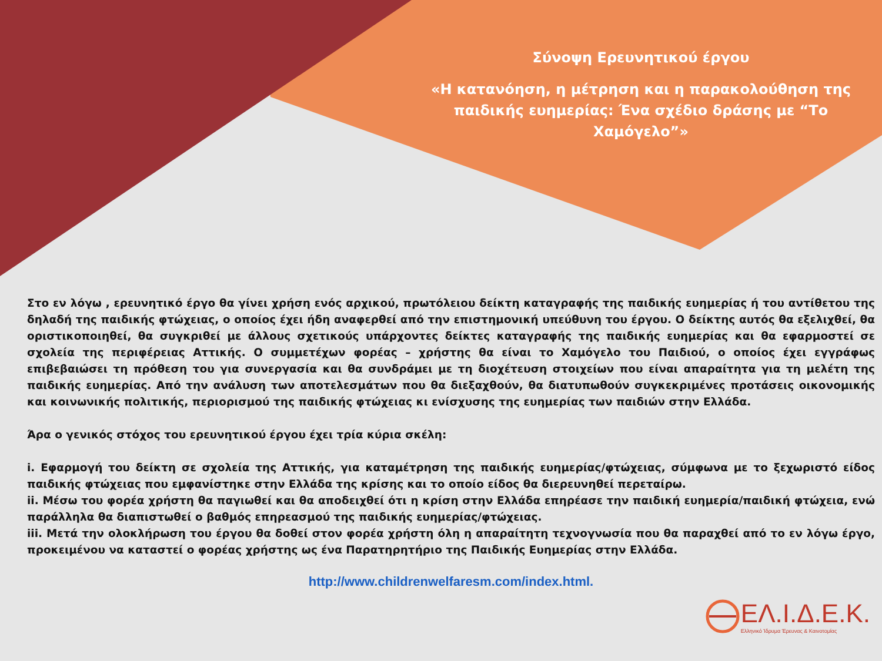Σύνοψη Ερευνητικού έργου
«Η κατανόηση, η μέτρηση και η παρακολούθηση της παιδικής ευημερίας: Ένα σχέδιο δράσης με “Το Χαμόγελο”»
Στο εν λόγω , ερευνητικό έργο θα γίνει χρήση ενός αρχικού, πρωτόλειου δείκτη καταγραφής της παιδικής ευημερίας ή του αντίθετου της δηλαδή της παιδικής φτώχειας, ο οποίος έχει ήδη αναφερθεί από την επιστημονική υπεύθυνη του έργου. Ο δείκτης αυτός θα εξελιχθεί, θα οριστικοποιηθεί, θα συγκριθεί με άλλους σχετικούς υπάρχοντες δείκτες καταγραφής της παιδικής ευημερίας και θα εφαρμοστεί σε σχολεία της περιφέρειας Αττικής. Ο συμμετέχων φορέας – χρήστης θα είναι το Χαμόγελο του Παιδιού, ο οποίος έχει εγγράφως επιβεβαιώσει τη πρόθεση του για συνεργασία και θα συνδράμει με τη διοχέτευση στοιχείων που είναι απαραίτητα για τη μελέτη της παιδικής ευημερίας. Από την ανάλυση των αποτελεσμάτων που θα διεξαχθούν, θα διατυπωθούν συγκεκριμένες προτάσεις οικονομικής και κοινωνικής πολιτικής, περιορισμού της παιδικής φτώχειας κι ενίσχυσης της ευημερίας των παιδιών στην Ελλάδα.
Άρα ο γενικός στόχος του ερευνητικού έργου έχει τρία κύρια σκέλη:
i. Εφαρμογή του δείκτη σε σχολεία της Αττικής, για καταμέτρηση της παιδικής ευημερίας/φτώχειας, σύμφωνα με το ξεχωριστό είδος παιδικής φτώχειας που εμφανίστηκε στην Ελλάδα της κρίσης και το οποίο είδος θα διερευνηθεί περεταίρω.
ii. Μέσω του φορέα χρήστη θα παγιωθεί και θα αποδειχθεί ότι η κρίση στην Ελλάδα επηρέασε την παιδική ευημερία/παιδική φτώχεια, ενώ παράλληλα θα διαπιστωθεί ο βαθμός επηρεασμού της παιδικής ευημερίας/φτώχειας.
iii. Μετά την ολοκλήρωση του έργου θα δοθεί στον φορέα χρήστη όλη η απαραίτητη τεχνογνωσία που θα παραχθεί από το εν λόγω έργο, προκειμένου να καταστεί ο φορέας χρήστης ως ένα Παρατηρητήριο της Παιδικής Ευημερίας στην Ελλάδα.
http://www.childrenwelfaresm.com/index.html.
ΕΛ.Ι.Δ.Ε.Κ.
Ελληνικό Ίδρυμα Έρευνας & Καινοτομίας